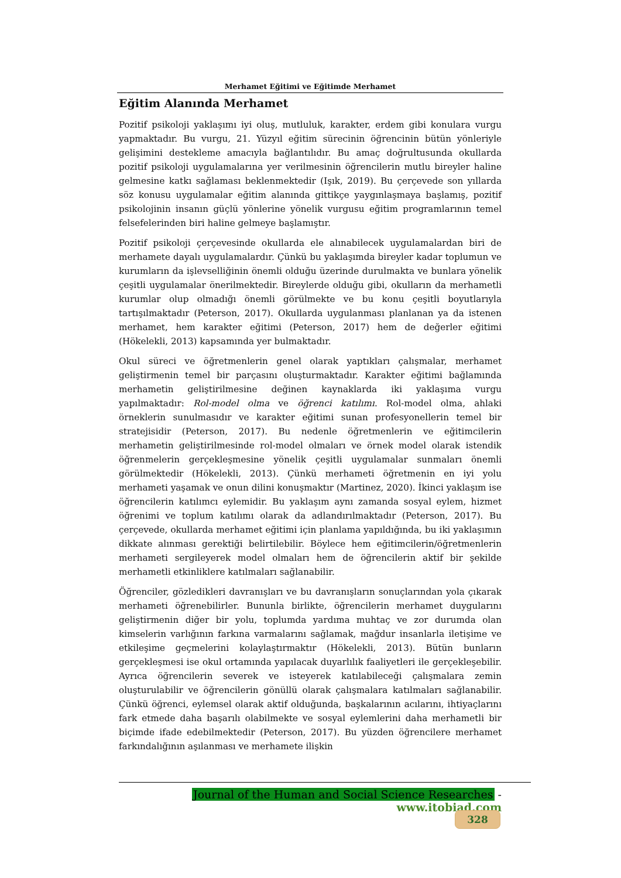Merhamet Eğitimi ve Eğitimde Merhamet
Eğitim Alanında Merhamet
Pozitif psikoloji yaklaşımı iyi oluş, mutluluk, karakter, erdem gibi konulara vurgu yapmaktadır. Bu vurgu, 21. Yüzyıl eğitim sürecinin öğrencinin bütün yönleriyle gelişimini destekleme amacıyla bağlantılıdır. Bu amaç doğrultusunda okullarda pozitif psikoloji uygulamalarına yer verilmesinin öğrencilerin mutlu bireyler haline gelmesine katkı sağlaması beklenmektedir (Işık, 2019). Bu çerçevede son yıllarda söz konusu uygulamalar eğitim alanında gittikçe yaygınlaşmaya başlamış, pozitif psikolojinin insanın güçlü yönlerine yönelik vurgusu eğitim programlarının temel felsefelerinden biri haline gelmeye başlamıştır.
Pozitif psikoloji çerçevesinde okullarda ele alınabilecek uygulamalardan biri de merhamete dayalı uygulamalardır. Çünkü bu yaklaşımda bireyler kadar toplumun ve kurumların da işlevselliğinin önemli olduğu üzerinde durulmakta ve bunlara yönelik çeşitli uygulamalar önerilmektedir. Bireylerde olduğu gibi, okulların da merhametli kurumlar olup olmadığı önemli görülmekte ve bu konu çeşitli boyutlarıyla tartışılmaktadır (Peterson, 2017). Okullarda uygulanması planlanan ya da istenen merhamet, hem karakter eğitimi (Peterson, 2017) hem de değerler eğitimi (Hökelekli, 2013) kapsamında yer bulmaktadır.
Okul süreci ve öğretmenlerin genel olarak yaptıkları çalışmalar, merhamet geliştirmenin temel bir parçasını oluşturmaktadır. Karakter eğitimi bağlamında merhametin geliştirilmesine değinen kaynaklarda iki yaklaşıma vurgu yapılmaktadır: Rol-model olma ve öğrenci katılımı. Rol-model olma, ahlaki örneklerin sunulmasıdır ve karakter eğitimi sunan profesyonellerin temel bir stratejisidir (Peterson, 2017). Bu nedenle öğretmenlerin ve eğitimcilerin merhametin geliştirilmesinde rol-model olmaları ve örnek model olarak istendik öğrenmelerin gerçekleşmesine yönelik çeşitli uygulamalar sunmaları önemli görülmektedir (Hökelekli, 2013). Çünkü merhameti öğretmenin en iyi yolu merhameti yaşamak ve onun dilini konuşmaktır (Martinez, 2020). İkinci yaklaşım ise öğrencilerin katılımcı eylemidir. Bu yaklaşım aynı zamanda sosyal eylem, hizmet öğrenimi ve toplum katılımı olarak da adlandırılmaktadır (Peterson, 2017). Bu çerçevede, okullarda merhamet eğitimi için planlama yapıldığında, bu iki yaklaşımın dikkate alınması gerektiği belirtilebilir. Böylece hem eğitimcilerin/öğretmenlerin merhameti sergileyerek model olmaları hem de öğrencilerin aktif bir şekilde merhametli etkinliklere katılmaları sağlanabilir.
Öğrenciler, gözledikleri davranışları ve bu davranışların sonuçlarından yola çıkarak merhameti öğrenebilirler. Bununla birlikte, öğrencilerin merhamet duygularını geliştirmenin diğer bir yolu, toplumda yardıma muhtaç ve zor durumda olan kimselerin varlığının farkına varmalarını sağlamak, mağdur insanlarla iletişime ve etkileşime geçmelerini kolaylaştırmaktır (Hökelekli, 2013). Bütün bunların gerçekleşmesi ise okul ortamında yapılacak duyarlılık faaliyetleri ile gerçekleşebilir. Ayrıca öğrencilerin severek ve isteyerek katılabileceği çalışmalara zemin oluşturulabilir ve öğrencilerin gönüllü olarak çalışmalara katılmaları sağlanabilir. Çünkü öğrenci, eylemsel olarak aktif olduğunda, başkalarının acılarını, ihtiyaçlarını fark etmede daha başarılı olabilmekte ve sosyal eylemlerini daha merhametli bir biçimde ifade edebilmektedir (Peterson, 2017). Bu yüzden öğrencilere merhamet farkındalığının aşılanması ve merhamete ilişkin
Journal of the Human and Social Science Researches - www.itobiad.com
328